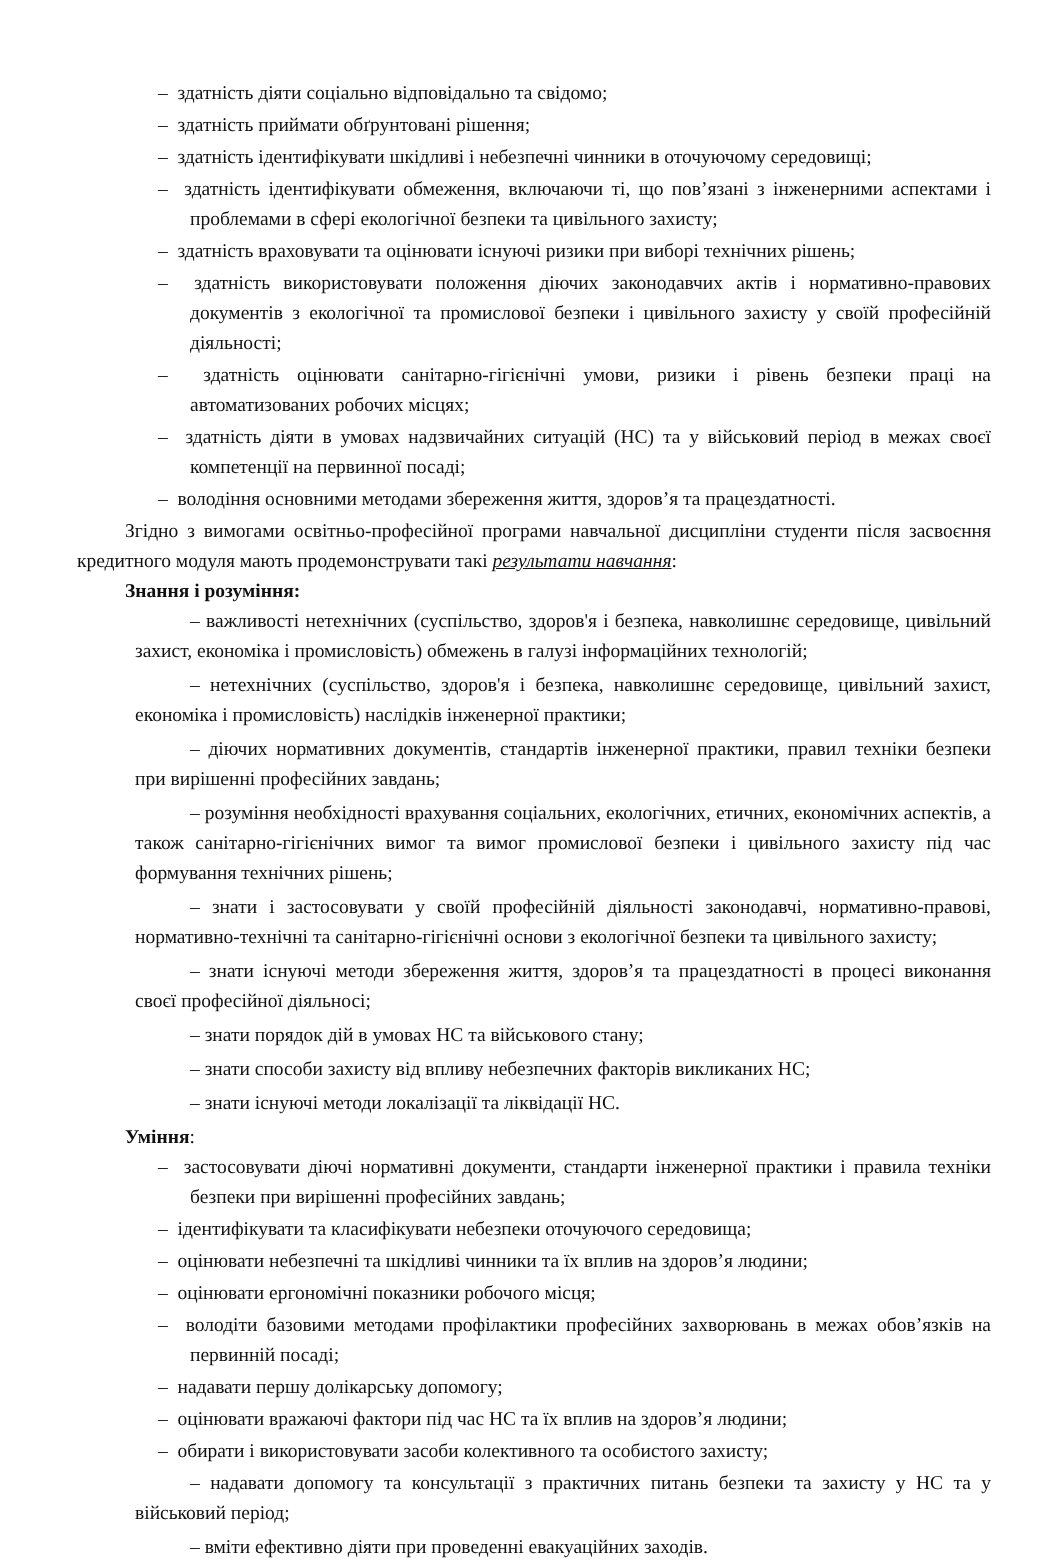– здатність діяти соціально відповідально та свідомо;
– здатність приймати обґрунтовані рішення;
– здатність ідентифікувати шкідливі і небезпечні чинники в оточуючому середовищі;
– здатність ідентифікувати обмеження, включаючи ті, що пов’язані з інженерними аспектами і проблемами в сфері екологічної безпеки та цивільного захисту;
– здатність враховувати та оцінювати існуючі ризики при виборі технічних рішень;
– здатність використовувати положення діючих законодавчих актів і нормативно-правових документів з екологічної та промислової безпеки і цивільного захисту у своїй професійній діяльності;
– здатність оцінювати санітарно-гігієнічні умови, ризики і рівень безпеки праці на автоматизованих робочих місцях;
– здатність діяти в умовах надзвичайних ситуацій (НС) та у військовий період в межах своєї компетенції на первинної посаді;
– володіння основними методами збереження життя, здоров’я та працездатності.
Згідно з вимогами освітньо-професійної програми навчальної дисципліни студенти після засвоєння кредитного модуля мають продемонструвати такі результати навчання:
Знання і розуміння:
– важливості нетехнічних (суспільство, здоров'я і безпека, навколишнє середовище, цивільний захист, економіка і промисловість) обмежень в галузі інформаційних технологій;
– нетехнічних (суспільство, здоров'я і безпека, навколишнє середовище, цивільний захист, економіка і промисловість) наслідків інженерної практики;
– діючих нормативних документів, стандартів інженерної практики, правил техніки безпеки при вирішенні професійних завдань;
– розуміння необхідності врахування соціальних, екологічних, етичних, економічних аспектів, а також санітарно-гігієнічних вимог та вимог промислової безпеки і цивільного захисту під час формування технічних рішень;
– знати і застосовувати у своїй професійній діяльності законодавчі, нормативно-правові, нормативно-технічні та санітарно-гігієнічні основи з екологічної безпеки та цивільного захисту;
– знати існуючі методи збереження життя, здоров’я та працездатності в процесі виконання своєї професійної діяльносі;
– знати порядок дій в умовах НС та військового стану;
– знати способи захисту від впливу небезпечних факторів викликаних НС;
– знати існуючі методи локалізації та ліквідації НС.
Уміння:
– застосовувати діючі нормативні документи, стандарти інженерної практики і правила техніки безпеки при вирішенні професійних завдань;
– ідентифікувати та класифікувати небезпеки оточуючого середовища;
– оцінювати небезпечні та шкідливі чинники та їх вплив на здоров’я людини;
– оцінювати ергономічні показники робочого місця;
– володіти базовими методами профілактики професійних захворювань в межах обов’язків на первинній посаді;
– надавати першу долікарську допомогу;
– оцінювати вражаючі фактори під час НС та їх вплив на здоров’я людини;
– обирати і використовувати засоби колективного та особистого захисту;
– надавати допомогу та консультації з практичних питань безпеки та захисту у НС та у військовий період;
– вміти ефективно діяти при проведенні евакуаційних заходів.